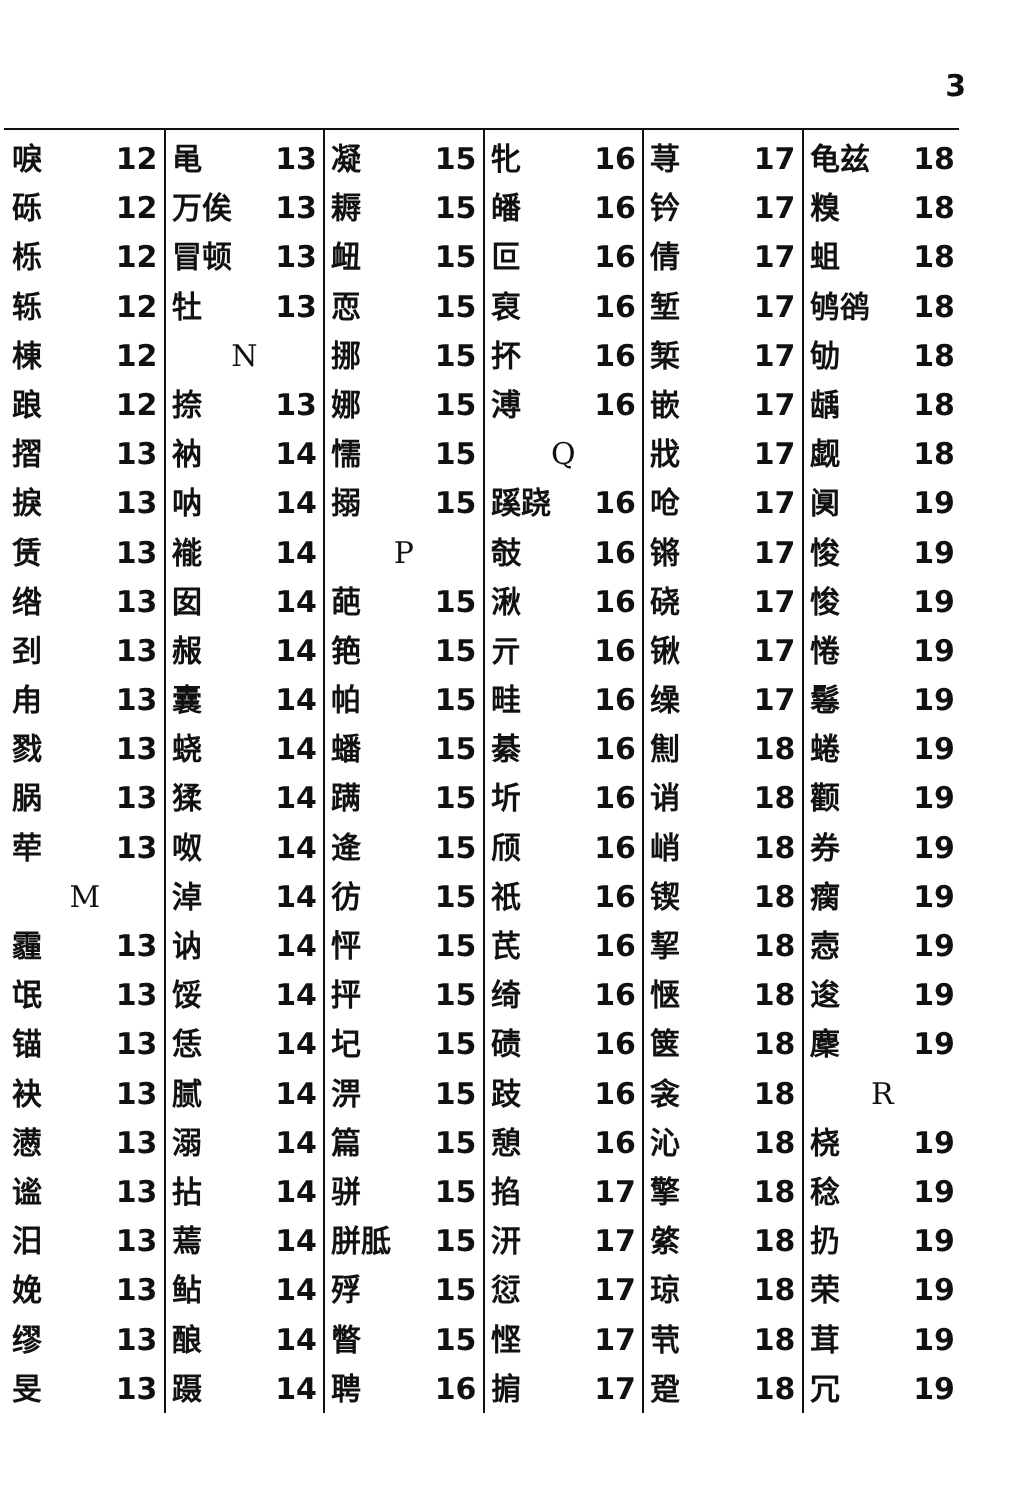3
唳 12
砾 12
栎 12
轹 12
棟 12
踉 12
摺 13
捩 13
赁 13
绺 13
刭 13
甪 13
戮 13
脶 13
荦 13
M
霾 13
氓 13
锚 13
袂 13
懑 13
谧 13
汨 13
娩 13
缪 13
旻 13
黾 13
万俟 13
冒顿 13
牡 13
N
捺 13
衲 14
呐 14
褦 14
囡 14
赧 14
囊 14
蛲 14
猱 14
呶 14
淖 14
讷 14
馁 14
恁 14
腻 14
溺 14
拈 14
蔫 14
鲇 14
酿 14
蹑 14
凝 15
耨 15
衄 15
恧 15
挪 15
娜 15
懦 15
搦 15
P
葩 15
筢 15
帕 15
蟠 15
蹒 15
逄 15
彷 15
怦 15
抨 15
圮 15
淠 15
篇 15
骈 15
胼胝 15
殍 15
瞥 15
聘 16
牝 16
皤 16
叵 16
裒 16
抔 16
溥 16
Q
蹊跷 16
攲 16
湫 16
亓 16
畦 16
綦 16
圻 16
颀 16
祇 16
芪 16
绮 16
碛 16
跂 16
憩 16
掐 17
汧 17
愆 17
悭 17
掮 17
荨 17
钤 17
倩 17
堑 17
椠 17
嵌 17
戕 17
呛 17
锵 17
硗 17
锹 17
缲 17
劁 18
诮 18
峭 18
锲 18
挈 18
惬 18
箧 18
衾 18
沁 18
擎 18
綮 18
琼 18
茕 18
跫 18
龟兹 18
糗 18
蛆 18
鸲鹆 18
劬 18
龋 18
觑 18
阒 19
悛 19
悛 19
惓 19
鬈 19
蜷 19
颧 19
券 19
瘸 19
悫 19
逡 19
麇 19
R
桡 19
稔 19
扔 19
荣 19
茸 19
冗 19